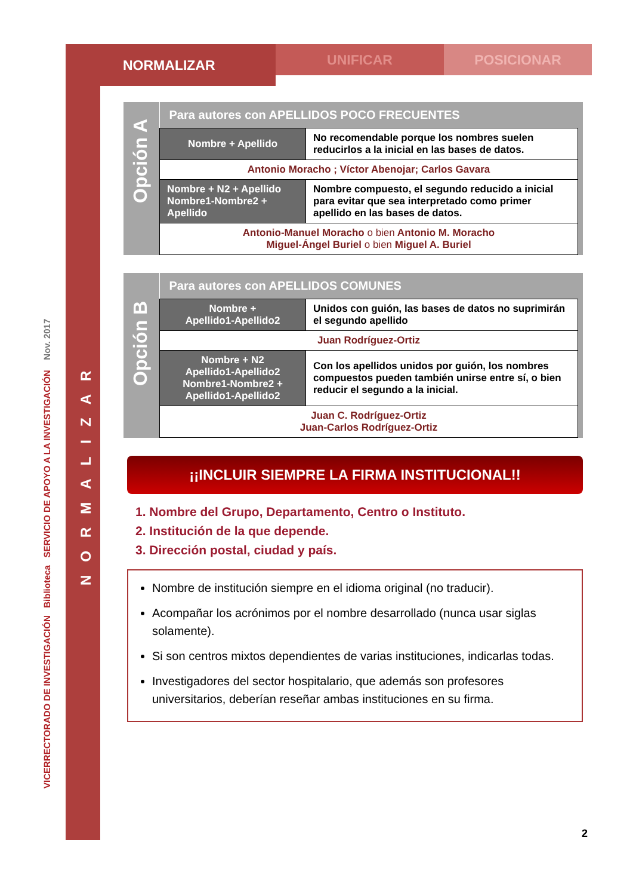NORMALIZAR
UNIFICAR POSICIONAR
VICERRECTORADO DE INVESTIGACIÓN Biblioteca SERVICIO DE APOYO A LA INVESTIGACIÓN Nov. 2017
NORMALIZAR
Opción A
| Para autores con APELLIDOS POCO FRECUENTES | |
| Nombre + Apellido | No recomendable porque los nombres suelen reducirlos a la inicial en las bases de datos. |
| Antonio Moracho ; Víctor Abenojar; Carlos Gavara | |
| Nombre + N2 + Apellido Nombre1-Nombre2 + Apellido | Nombre compuesto, el segundo reducido a inicial para evitar que sea interpretado como primer apellido en las bases de datos. |
| Antonio-Manuel Moracho o bien Antonio M. Moracho Miguel-Ángel Buriel o bien Miguel A. Buriel | |
Opción B
| Para autores con APELLIDOS COMUNES | |
| Nombre + Apellido1-Apellido2 | Unidos con guión, las bases de datos no suprimirán el segundo apellido |
| Juan Rodríguez-Ortiz | |
| Nombre + N2 Apellido1-Apellido2 Nombre1-Nombre2 + Apellido1-Apellido2 | Con los apellidos unidos por guión, los nombres compuestos pueden también unirse entre sí, o bien reducir el segundo a la inicial. |
| Juan C. Rodríguez-Ortiz Juan-Carlos Rodríguez-Ortiz | |
¡¡INCLUIR SIEMPRE LA FIRMA INSTITUCIONAL!!
1. Nombre del Grupo, Departamento, Centro o Instituto.
2. Institución de la que depende.
3. Dirección postal, ciudad y país.
Nombre de institución siempre en el idioma original (no traducir).
Acompañar los acrónimos por el nombre desarrollado (nunca usar siglas solamente).
Si son centros mixtos dependientes de varias instituciones, indicarlas todas.
Investigadores del sector hospitalario, que además son profesores universitarios, deberían reseñar ambas instituciones en su firma.
2